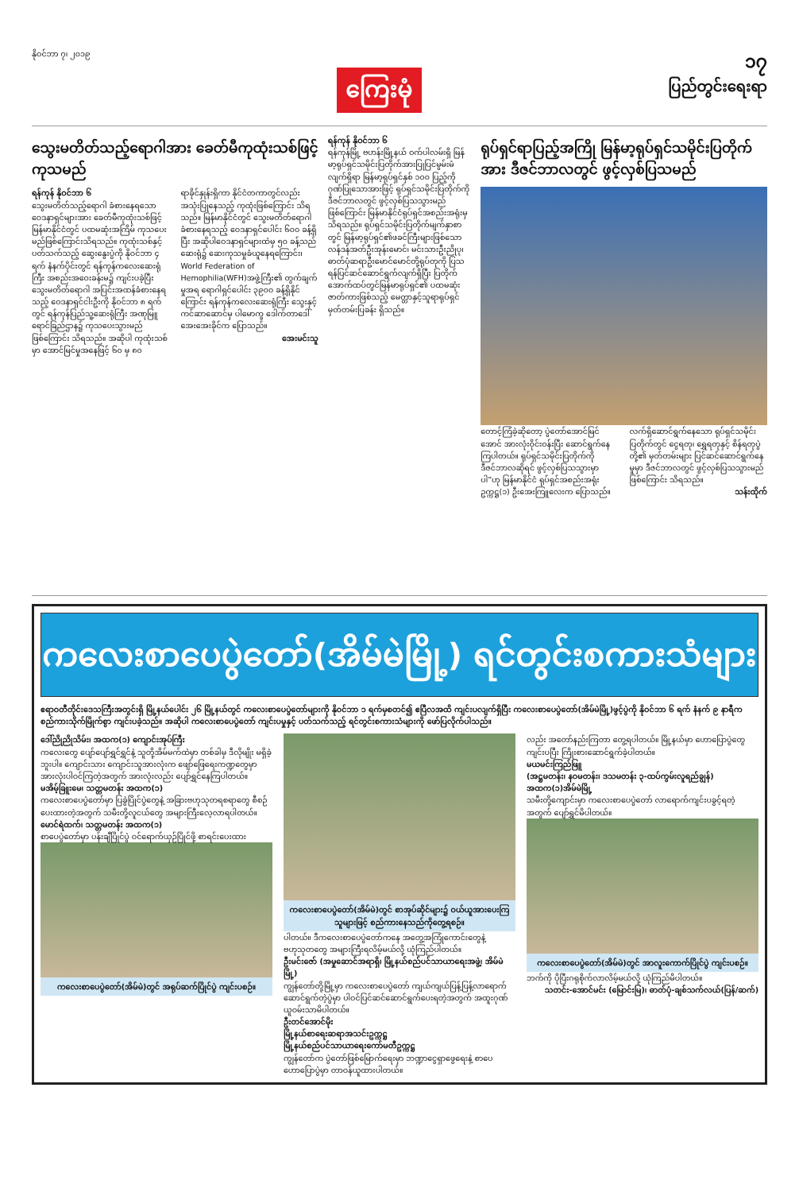နိုဝင်ဘာ ၇၊ ၂၀၁၉
ကြေးမုံ
၁၇
ပြည်တွင်းရေးရာ
သွေးမတိတ်သည့်ရောဂါအား ခေတ်မီကုထုံးသစ်ဖြင့် ကုသမည်
ရန်ကုန် နိုဝင်ဘာ ၆
သွေးမတိတ်သည့်ရောဂါ ခံစားနေရသောဝေဒနာရှင်များအား ခေတ်မီကုထုံးသစ်ဖြင့် မြန်မာနိုင်ငံတွင် ပထမဆုံးအကြိမ် ကုသပေးမည်ဖြစ်ကြောင်းသိရသည်။ ကုထုံးသစ်နှင့်ပတ်သက်သည့် ဆွေးနွေးပွဲကို နိုဝင်ဘာ ၄ ရက် နံနက်ပိုင်းတွင် ရန်ကုန်ကလေးဆေးရုံကြီး အစည်းအဝေးခန်းမ၌ ကျင်းပခဲ့ပြီး သွေးမတိတ်ရောဂါ အပြင်းအထန်ခံစားနေရသည့် ဝေဒနာရှင်ငါးဦးကို နိုဝင်ဘာ ၈ ရက်တွင် ရန်ကုန်ပြည်သူ့ဆေးရုံကြီး အဏုမြူရောင်ခြည်ဌာန၌ ကုသပေးသွားမည်ဖြစ်ကြောင်း သိရသည်။ အဆိုပါ ကုထုံးသစ်မှာ အောင်မြင်မှုအနေဖြင့် ၆၀ မှ ၈၀ ရာခိုင်နှုန်းရှိကာ နိုင်ငံတကာတွင်လည်းအသုံးပြုနေသည့် ကုထုံးဖြစ်ကြောင်း သိရသည်။ မြန်မာနိုင်ငံတွင် သွေးမတိတ်ရောဂါ ခံစားနေရသည့် ဝေဒနာရှင်ပေါင်း ၆၀၀ ခန့်ရှိပြီး အဆိုပါဝေဒနာရှင်များထဲမှ ၅၀ ခန့်သည် ဆေးရုံ၌ ဆေးကုသမှုခံယူနေရကြောင်း၊ World Federation of Hemophilia(WFH)အဖွဲ့ကြီး၏ တွက်ချက်မှုအရ ရောဂါရှင်ပေါင်း ၃၉၀၀ ခန့်ရှိနိုင်ကြောင်း ရန်ကုန်ကလေးဆေးရုံကြီး သွေးနှင့်ကင်ဆာဆောင်မှ ပါမောက္ခ ဒေါက်တာဒေါ်အေးအေးခိုင်က ပြောသည်။
အေးမင်းသူ
ရန်ကုန် နိုဝင်ဘာ ၆
ရန်ကုန်မြို့ ဗဟန်းမြို့နယ် ဝက်ပါလမ်းရှိ မြန်မာ့ရုပ်ရှင်သမိုင်းပြတိုက်အားပြုပြင်မွမ်းမံလျက်ရှိရာ မြန်မာ့ရုပ်ရှင်နှစ် ၁၀၀ ပြည့်ကို ဂုဏ်ပြုသောအားဖြင့် ရုပ်ရှင်သမိုင်းပြတိုက်ကို ဒီဇင်ဘာလတွင် ဖွင့်လှစ်ပြသသွားမည်ဖြစ်ကြောင်း မြန်မာနိုင်ငံရုပ်ရှင်အစည်းအရုံးမှသိရသည်။ ရုပ်ရှင်သမိုင်းပြတိုက်မျက်နှာစာတွင် မြန်မာ့ရုပ်ရှင်၏ဖခင်ကြီးများဖြစ်သော လန်ဒန်အတ်ဦးအုန်းမောင်၊ မင်းသားဦးညိုပု၊ ဓာတ်ပုံဆရာဦးမောင်မောင်တို့ရုပ်တုကို ပြသရန်ပြင်ဆင်ဆောင်ရွက်လျက်ရှိပြီး ပြတိုက်အောက်ထပ်တွင်မြန်မာရုပ်ရှင်၏ ပထမဆုံးဇာတ်ကားဖြစ်သည့် မေတ္တာနှင့်သူရာရုပ်ရှင်မှတ်တမ်းပြခန်း ရှိသည်။
ရုပ်ရှင်ရာပြည့်အကြို မြန်မာ့ရုပ်ရှင်သမိုင်းပြတိုက်အား ဒီဇင်ဘာလတွင် ဖွင့်လှစ်ပြသမည်
တောင့်ကြံခဲ့ဆိုတော့ ပွဲတော်အောင်မြင်အောင် အားလုံးဝိုင်းဝန်းပြီး ဆောင်ရွက်နေကြပါတယ်။ ရုပ်ရှင်သမိုင်းပြတိုက်ကို ဒီဇင်ဘာလဆိုရင် ဖွင့်လှစ်ပြသသွားမှာပါ”ဟု မြန်မာနိုင်ငံ ရုပ်ရှင်အစည်းအရုံး ဥက္ကဋ္ဌ(၁) ဦးအေးကြူလေးက ပြောသည်။ လက်ရှိဆောင်ရွက်နေသော ရုပ်ရှင်သမိုင်းပြတိုက်တွင် ငွေရတု၊ ရွှေရတုနှင့် စိန်ရတုပွဲတို့၏ မှတ်တမ်းများ ပြင်ဆင်ဆောင်ရွက်နေမှုမှာ ဒီဇင်ဘာလတွင် ဖွင့်လှစ်ပြသသွားမည်ဖြစ်ကြောင်း သိရသည်။
သန်းထိုက်
ကလေးစာပေပွဲတော်(အိမ်မဲမြို့) ရင်တွင်းစကားသံများ
ဧရာဝတီတိုင်းဒေသကြီးအတွင်းရှိ မြို့နယ်ပေါင်း ၂၆ မြို့နယ်တွင် ကလေးစာပေပွဲတော်များကို နိုဝင်ဘာ ၁ ရက်မှစတင်၍ ဧပြီလအထိ ကျင်းပလျက်ရှိပြီး ကလေးစာပေပွဲတော်(အိမ်မဲမြို့)ဖွင့်ပွဲကို နိုဝင်ဘာ ၆ ရက် နံနက် ၉ နာရီက စည်ကားသိုက်မြိုက်စွာ ကျင်းပခဲ့သည်။ အဆိုပါ ကလေးစာပေပွဲတော် ကျင်းပမှုနှင့် ပတ်သက်သည့် ရင်တွင်းစကားသံများကို ဖော်ပြလိုက်ပါသည်။
ဒေါ်ညိုညိုသိမ်း၊ အထက(၁) ကျောင်းအုပ်ကြီး
ကလေးတွေ ပျော်ပျော်ရွှင်ရွှင်နဲ့ သူတို့အိမ်မက်ထဲမှာ တစ်ခါမှ ဒီလိုမျိုး မရှိခဲ့ဘူးပါ။ ကျောင်းသား ကျောင်းသူအားလုံးက ဖျော်ဖြေရေးကဏ္ဍတွေမှာ အားလုံးပါဝင်ကြတဲ့အတွက် အားလုံးလည်း ပျော်ရွှင်နေကြပါတယ်။
မအိမ့်ခြူးမေ၊ သတ္တမတန်း အထက(၁)
ကလေးစာပေပွဲတော်မှာ ပြခွဲပြိုင်ပွဲတွေနဲ့ အခြားဗဟုသုတရစရာတွေ စီစဉ်ပေးထားတဲ့အတွက် သမီးတို့လူငယ်တွေ အများကြီးလေ့လာရပါတယ်။
မောင်ရဲထက်၊ သတ္တမတန်း အထက(၁)
စာပေပွဲတော်မှာ ပန်းချီပြိုင်ပွဲ ဝင်ရောက်ယှဉ်ပြိုင်ဖို့ စာရင်းပေးထား
ကလေးစာပေပွဲတော်(အိမ်မဲ)တွင် အရုပ်ဆက်ပြိုင်ပွဲ ကျင်းပစဉ်။
ကလေးစာပေပွဲတော်(အိမ်မဲ)တွင် စာအုပ်ဆိုင်များ၌ ဝယ်ယူအားပေးကြသူများဖြင့် စည်ကားနေသည်ကိုတွေ့ရစဉ်။
ပါတယ်။ ဒီကလေးစာပေပွဲတော်ကနေ အတွေ့အကြုံကောင်းတွေနဲ့ ဗဟုသုတတွေ အများကြီးရလိမ့်မယ်လို့ ယုံကြည်ပါတယ်။
ဦးမင်းဇော် (အမှုဆောင်အရာရှိ၊ မြို့နယ်စည်ပင်သာယာရေးအဖွဲ့၊ အိမ်မဲမြို့)
ကျွန်တော်တို့မြို့မှာ ကလေးစာပေပွဲတော် ကျယ်ကျယ်ပြန့်ပြန့်လာရောက်ဆောင်ရွက်တဲ့ပွဲမှာ ပါဝင်ပြင်ဆင်ဆောင်ရွက်ပေးရတဲ့အတွက် အထူးဂုဏ်ယူဝမ်းသာမိပါတယ်။
ဦးတင်အောင်မိုး
မြို့နယ်စာရေးဆရာအသင်းဥက္ကဋ္ဌ
မြို့နယ်စည်ပင်သာယာရေးကော်မတီဥက္ကဋ္ဌ
ကျွန်တော်က ပွဲတော်ဖြစ်မြောက်ရေးမှာ ဘဏ္ဍာငွေရှာဖွေရေးနဲ့ စာပေဟောပြောပွဲမှာ တာဝန်ယူထားပါတယ်။
လည်း အတော်နည်းကြတာ တွေ့ရပါတယ်။ မြို့နယ်မှာ ဟောပြောပွဲတွေ ကျင်းပပြီး ကြိုးစားဆောင်ရွက်ခဲ့ပါတယ်။
မယမင်းကြည်ဖြူ
(အဋ္ဌမတန်း၊ နဝမတန်း၊ ဒသမတန်း ၃-ထပ်ကွမ်းလူရည်ချွန်)
အထက(၁)အိမ်မဲမြို့
သမီးတို့ကျောင်းမှာ ကလေးစာပေပွဲတော် လာရောက်ကျင်းပခွင့်ရတဲ့အတွက် ပျော်ရွှင်မိပါတယ်။
ကလေးစာပေပွဲတော်(အိမ်မဲ)တွင် အာလူးကောက်ပြိုင်ပွဲ ကျင်းပစဉ်။
ဘက်ကို ပိုပြီးဂရုစိုက်လာလိမ့်မယ်လို့ ယုံကြည်မိပါတယ်။
သတင်း-အောင်မင်း (မြောင်းမြ)၊ ဓာတ်ပုံ-ချစ်သက်လယ်(ပြန်/ဆက်)